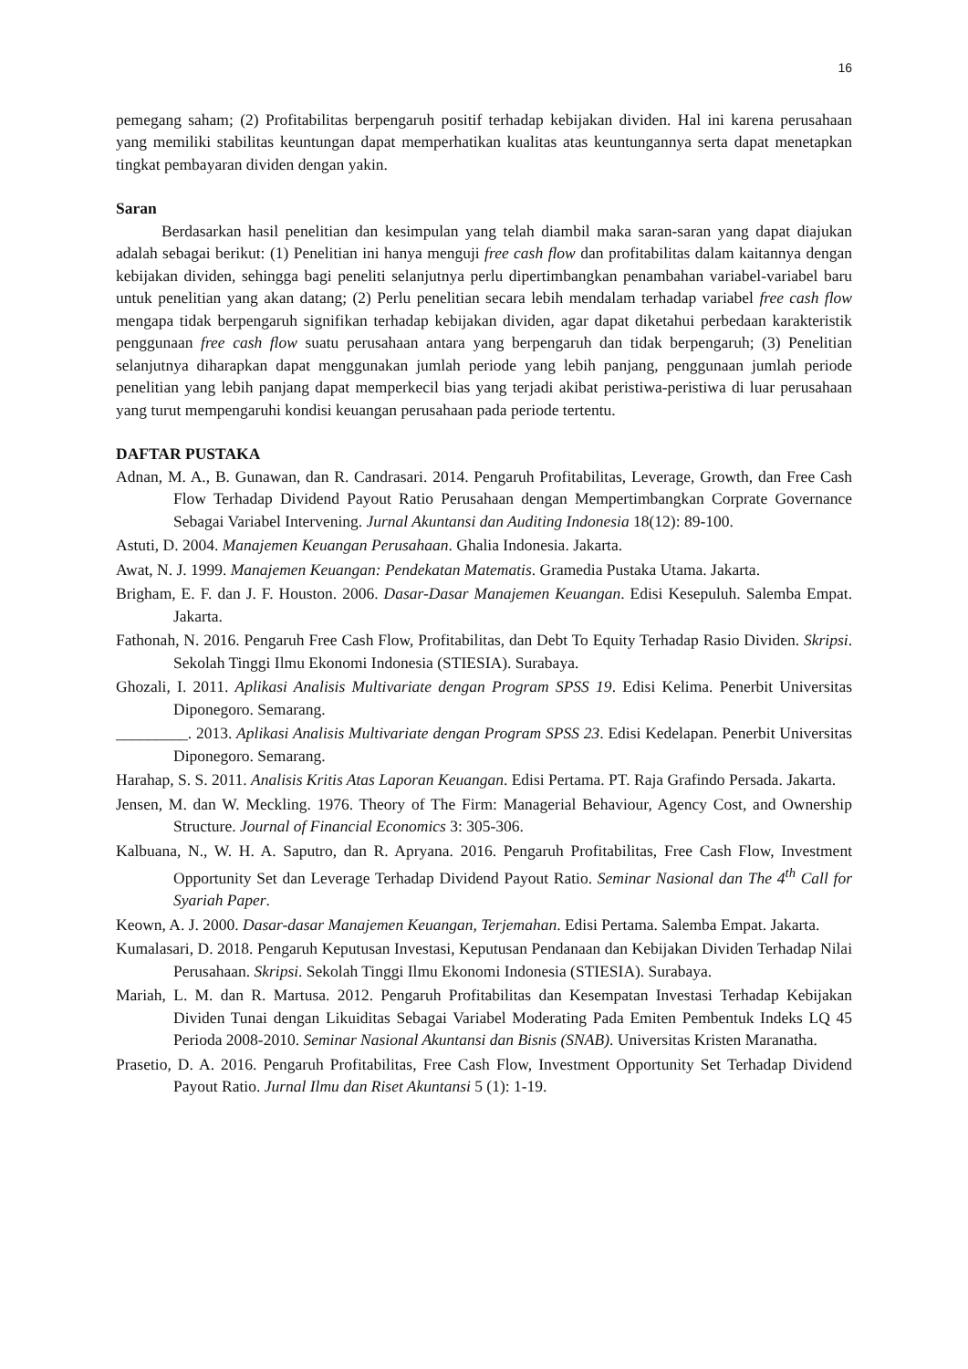16
pemegang saham; (2) Profitabilitas berpengaruh positif terhadap kebijakan dividen. Hal ini karena perusahaan yang memiliki stabilitas keuntungan dapat memperhatikan kualitas atas keuntungannya serta dapat menetapkan tingkat pembayaran dividen dengan yakin.
Saran
Berdasarkan hasil penelitian dan kesimpulan yang telah diambil maka saran-saran yang dapat diajukan adalah sebagai berikut: (1) Penelitian ini hanya menguji free cash flow dan profitabilitas dalam kaitannya dengan kebijakan dividen, sehingga bagi peneliti selanjutnya perlu dipertimbangkan penambahan variabel-variabel baru untuk penelitian yang akan datang; (2) Perlu penelitian secara lebih mendalam terhadap variabel free cash flow mengapa tidak berpengaruh signifikan terhadap kebijakan dividen, agar dapat diketahui perbedaan karakteristik penggunaan free cash flow suatu perusahaan antara yang berpengaruh dan tidak berpengaruh; (3) Penelitian selanjutnya diharapkan dapat menggunakan jumlah periode yang lebih panjang, penggunaan jumlah periode penelitian yang lebih panjang dapat memperkecil bias yang terjadi akibat peristiwa-peristiwa di luar perusahaan yang turut mempengaruhi kondisi keuangan perusahaan pada periode tertentu.
DAFTAR PUSTAKA
Adnan, M. A., B. Gunawan, dan R. Candrasari. 2014. Pengaruh Profitabilitas, Leverage, Growth, dan Free Cash Flow Terhadap Dividend Payout Ratio Perusahaan dengan Mempertimbangkan Corprate Governance Sebagai Variabel Intervening. Jurnal Akuntansi dan Auditing Indonesia 18(12): 89-100.
Astuti, D. 2004. Manajemen Keuangan Perusahaan. Ghalia Indonesia. Jakarta.
Awat, N. J. 1999. Manajemen Keuangan: Pendekatan Matematis. Gramedia Pustaka Utama. Jakarta.
Brigham, E. F. dan J. F. Houston. 2006. Dasar-Dasar Manajemen Keuangan. Edisi Kesepuluh. Salemba Empat. Jakarta.
Fathonah, N. 2016. Pengaruh Free Cash Flow, Profitabilitas, dan Debt To Equity Terhadap Rasio Dividen. Skripsi. Sekolah Tinggi Ilmu Ekonomi Indonesia (STIESIA). Surabaya.
Ghozali, I. 2011. Aplikasi Analisis Multivariate dengan Program SPSS 19. Edisi Kelima. Penerbit Universitas Diponegoro. Semarang.
_________. 2013. Aplikasi Analisis Multivariate dengan Program SPSS 23. Edisi Kedelapan. Penerbit Universitas Diponegoro. Semarang.
Harahap, S. S. 2011. Analisis Kritis Atas Laporan Keuangan. Edisi Pertama. PT. Raja Grafindo Persada. Jakarta.
Jensen, M. dan W. Meckling. 1976. Theory of The Firm: Managerial Behaviour, Agency Cost, and Ownership Structure. Journal of Financial Economics 3: 305-306.
Kalbuana, N., W. H. A. Saputro, dan R. Apryana. 2016. Pengaruh Profitabilitas, Free Cash Flow, Investment Opportunity Set dan Leverage Terhadap Dividend Payout Ratio. Seminar Nasional dan The 4<sup>th</sup> Call for Syariah Paper.
Keown, A. J. 2000. Dasar-dasar Manajemen Keuangan, Terjemahan. Edisi Pertama. Salemba Empat. Jakarta.
Kumalasari, D. 2018. Pengaruh Keputusan Investasi, Keputusan Pendanaan dan Kebijakan Dividen Terhadap Nilai Perusahaan. Skripsi. Sekolah Tinggi Ilmu Ekonomi Indonesia (STIESIA). Surabaya.
Mariah, L. M. dan R. Martusa. 2012. Pengaruh Profitabilitas dan Kesempatan Investasi Terhadap Kebijakan Dividen Tunai dengan Likuiditas Sebagai Variabel Moderating Pada Emiten Pembentuk Indeks LQ 45 Perioda 2008-2010. Seminar Nasional Akuntansi dan Bisnis (SNAB). Universitas Kristen Maranatha.
Prasetio, D. A. 2016. Pengaruh Profitabilitas, Free Cash Flow, Investment Opportunity Set Terhadap Dividend Payout Ratio. Jurnal Ilmu dan Riset Akuntansi 5 (1): 1-19.